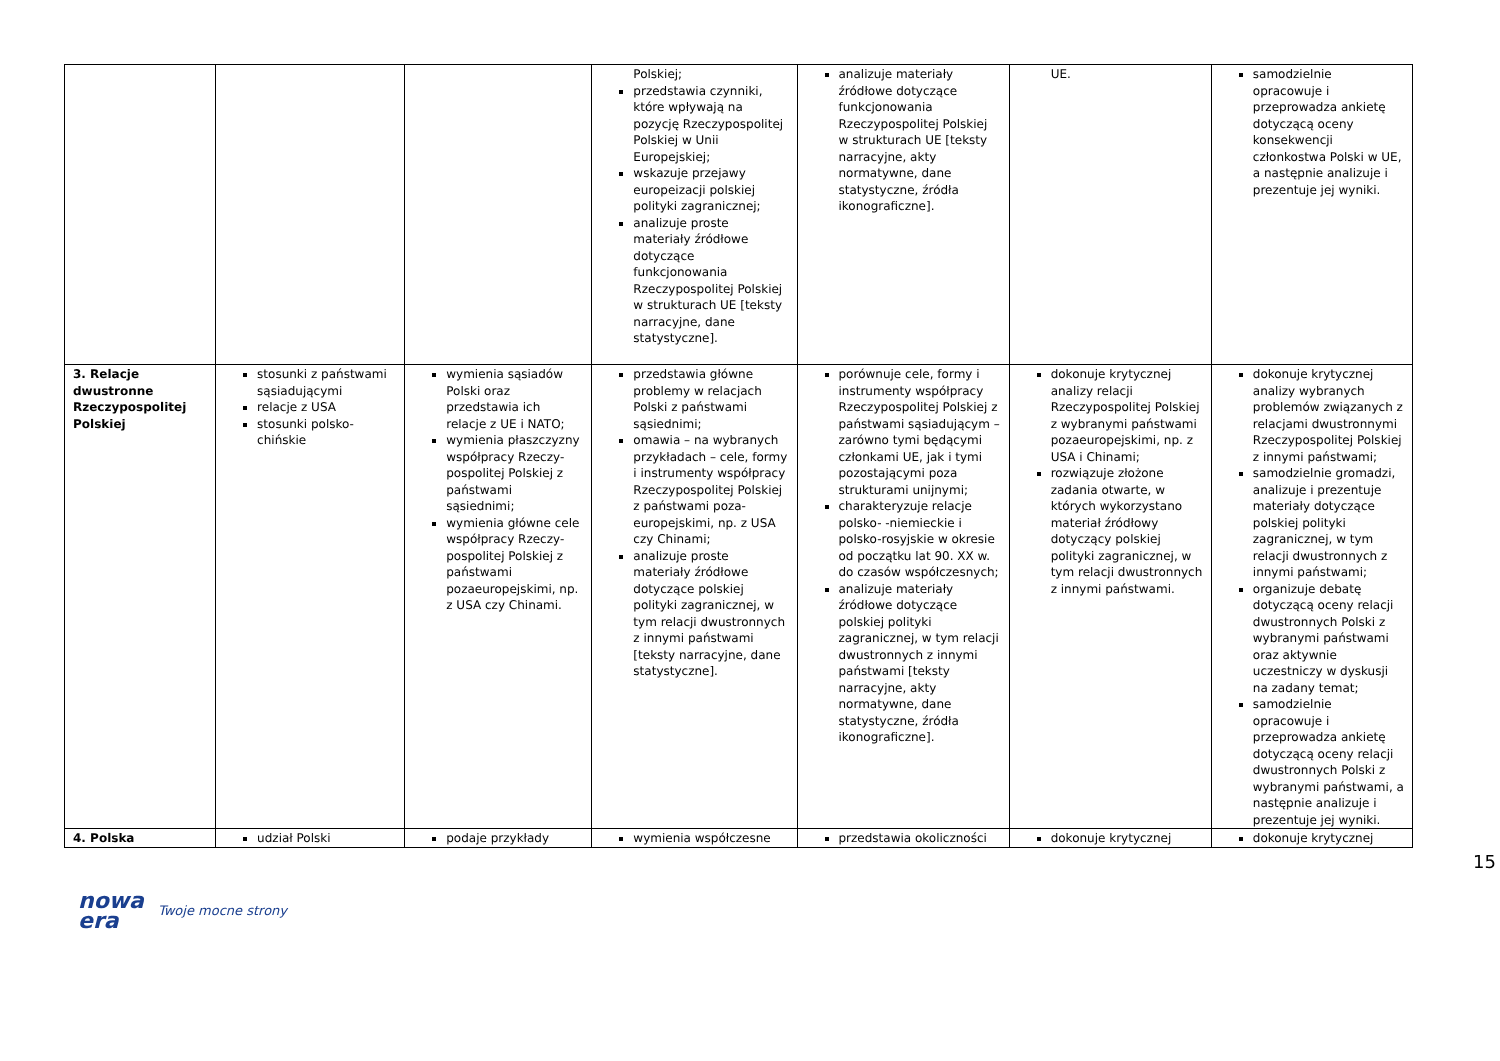| | | | Polskiej; przedstawia czynniki, które wpływają na pozycję Rzeczypospolitej Polskiej w Unii Europejskiej; wskazuje przejawy europeizacji polskiej polityki zagranicznej; analizuje proste materiały źródłowe dotyczące funkcjonowania Rzeczypospolitej Polskiej w strukturach UE [teksty narracyjne, dane statystyczne]. | analizuje materiały źródłowe dotyczące funkcjonowania Rzeczypospolitej Polskiej w strukturach UE [teksty narracyjne, akty normatywne, dane statystyczne, źródła ikonograficzne]. | UE. | samodzielnie opracowuje i przeprowadza ankietę dotyczącą oceny konsekwencji członkostwa Polski w UE, a następnie analizuje i prezentuje jej wyniki. |
| 3. Relacje dwustronne Rzeczypospolitej Polskiej | stosunki z państwami sąsiadującymi relacje z USA stosunki polsko-chińskie | wymienia sąsiadów Polski oraz przedstawia ich relacje z UE i NATO; wymienia płaszczyzny współpracy Rzeczy-pospolitej Polskiej z państwami sąsiednimi; wymienia główne cele współpracy Rzeczy-pospolitej Polskiej z państwami pozaeuropejskimi, np. z USA czy Chinami. | przedstawia główne problemy w relacjach Polski z państwami sąsiednimi; omawia – na wybranych przykładach – cele, formy i instrumenty współpracy Rzeczypospolitej Polskiej z państwami poza-europejskimi, np. z USA czy Chinami; analizuje proste materiały źródłowe dotyczące polskiej polityki zagranicznej, w tym relacji dwustronnych z innymi państwami [teksty narracyjne, dane statystyczne]. | porównuje cele, formy i instrumenty współpracy Rzeczypospolitej Polskiej z państwami sąsiadującym – zarówno tymi będącymi członkami UE, jak i tymi pozostającymi poza strukturami unijnymi; charakteryzuje relacje polsko- -niemieckie i polsko-rosyjskie w okresie od początku lat 90. XX w. do czasów współczesnych; analizuje materiały źródłowe dotyczące polskiej polityki zagranicznej, w tym relacji dwustronnych z innymi państwami [teksty narracyjne, akty normatywne, dane statystyczne, źródła ikonograficzne]. | dokonuje krytycznej analizy relacji Rzeczypospolitej Polskiej z wybranymi państwami pozaeuropejskimi, np. z USA i Chinami; rozwiązuje złożone zadania otwarte, w których wykorzystano materiał źródłowy dotyczący polskiej polityki zagranicznej, w tym relacji dwustronnych z innymi państwami. | dokonuje krytycznej analizy wybranych problemów związanych z relacjami dwustronnymi Rzeczypospolitej Polskiej z innymi państwami; samodzielnie gromadzi, analizuje i prezentuje materiały dotyczące polskiej polityki zagranicznej, w tym relacji dwustronnych z innymi państwami; organizuje debatę dotyczącą oceny relacji dwustronnych Polski z wybranymi państwami oraz aktywnie uczestniczy w dyskusji na zadany temat; samodzielnie opracowuje i przeprowadza ankietę dotyczącą oceny relacji dwustronnych Polski z wybranymi państwami, a następnie analizuje i prezentuje jej wyniki. |
| 4. Polska | udział Polski | podaje przykłady | wymienia współczesne | przedstawia okoliczności | dokonuje krytycznej | dokonuje krytycznej |
15
nowa
era
Twoje mocne strony